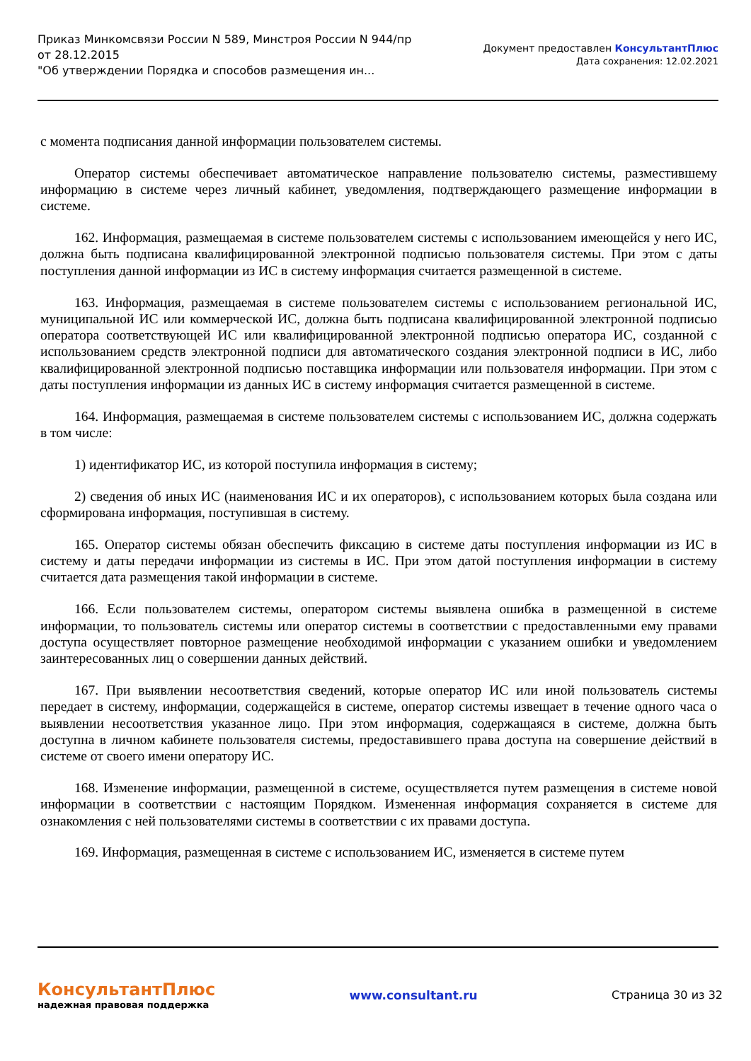Приказ Минкомсвязи России N 589, Минстроя России N 944/пр
от 28.12.2015
"Об утверждении Порядка и способов размещения ин...
Документ предоставлен КонсультантПлюс
Дата сохранения: 12.02.2021
с момента подписания данной информации пользователем системы.
Оператор системы обеспечивает автоматическое направление пользователю системы, разместившему информацию в системе через личный кабинет, уведомления, подтверждающего размещение информации в системе.
162. Информация, размещаемая в системе пользователем системы с использованием имеющейся у него ИС, должна быть подписана квалифицированной электронной подписью пользователя системы. При этом с даты поступления данной информации из ИС в систему информация считается размещенной в системе.
163. Информация, размещаемая в системе пользователем системы с использованием региональной ИС, муниципальной ИС или коммерческой ИС, должна быть подписана квалифицированной электронной подписью оператора соответствующей ИС или квалифицированной электронной подписью оператора ИС, созданной с использованием средств электронной подписи для автоматического создания электронной подписи в ИС, либо квалифицированной электронной подписью поставщика информации или пользователя информации. При этом с даты поступления информации из данных ИС в систему информация считается размещенной в системе.
164. Информация, размещаемая в системе пользователем системы с использованием ИС, должна содержать в том числе:
1) идентификатор ИС, из которой поступила информация в систему;
2) сведения об иных ИС (наименования ИС и их операторов), с использованием которых была создана или сформирована информация, поступившая в систему.
165. Оператор системы обязан обеспечить фиксацию в системе даты поступления информации из ИС в систему и даты передачи информации из системы в ИС. При этом датой поступления информации в систему считается дата размещения такой информации в системе.
166. Если пользователем системы, оператором системы выявлена ошибка в размещенной в системе информации, то пользователь системы или оператор системы в соответствии с предоставленными ему правами доступа осуществляет повторное размещение необходимой информации с указанием ошибки и уведомлением заинтересованных лиц о совершении данных действий.
167. При выявлении несоответствия сведений, которые оператор ИС или иной пользователь системы передает в систему, информации, содержащейся в системе, оператор системы извещает в течение одного часа о выявлении несоответствия указанное лицо. При этом информация, содержащаяся в системе, должна быть доступна в личном кабинете пользователя системы, предоставившего права доступа на совершение действий в системе от своего имени оператору ИС.
168. Изменение информации, размещенной в системе, осуществляется путем размещения в системе новой информации в соответствии с настоящим Порядком. Измененная информация сохраняется в системе для ознакомления с ней пользователями системы в соответствии с их правами доступа.
169. Информация, размещенная в системе с использованием ИС, изменяется в системе путем
КонсультантПлюс
надежная правовая поддержка
www.consultant.ru Страница 30 из 32